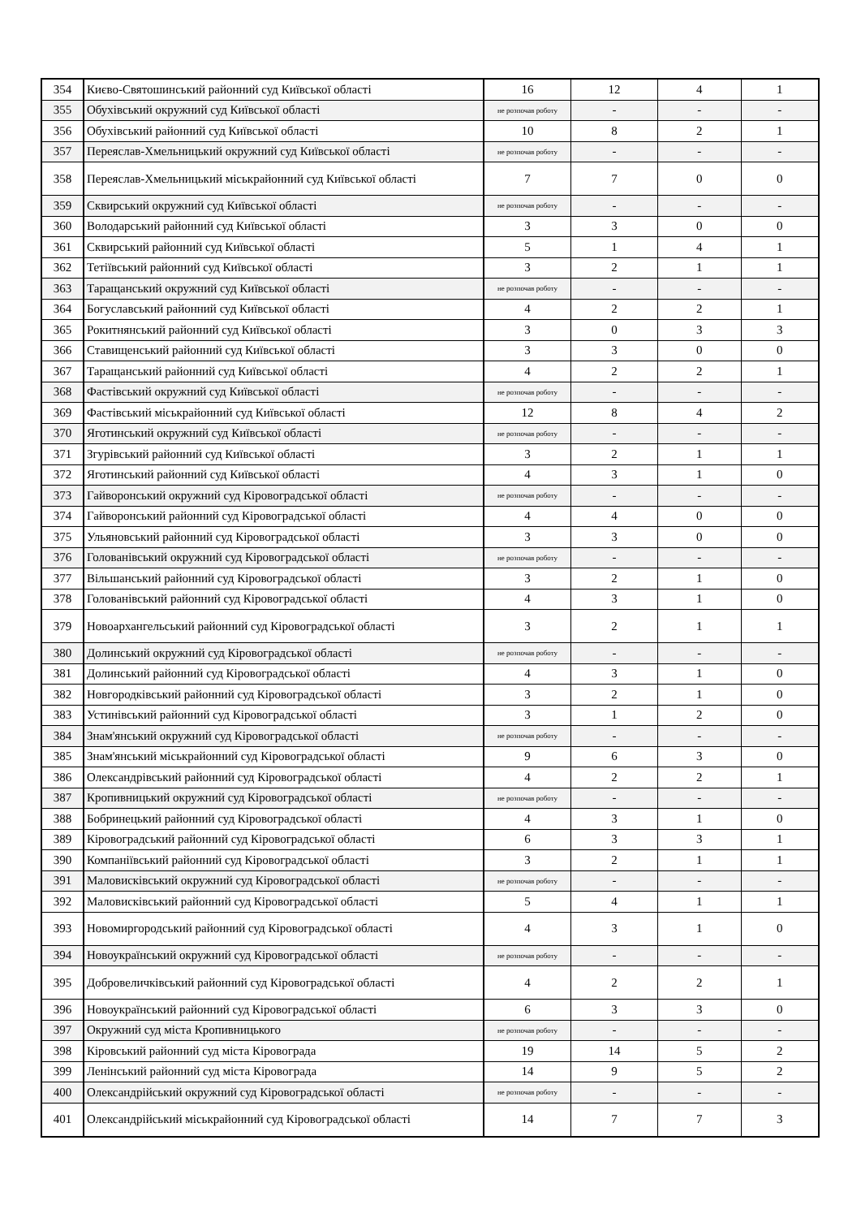| 354 | Києво-Святошинський районний суд Київської області | 16 | 12 | 4 | 1 |
| 355 | Обухівський окружний суд Київської області | не розпочав роботу | - | - | - |
| 356 | Обухівський районний суд Київської області | 10 | 8 | 2 | 1 |
| 357 | Переяслав-Хмельницький окружний суд Київської області | не розпочав роботу | - | - | - |
| 358 | Переяслав-Хмельницький міськрайонний суд Київської області | 7 | 7 | 0 | 0 |
| 359 | Сквирський окружний суд Київської області | не розпочав роботу | - | - | - |
| 360 | Володарський районний суд Київської області | 3 | 3 | 0 | 0 |
| 361 | Сквирський районний суд Київської області | 5 | 1 | 4 | 1 |
| 362 | Тетіївський районний суд Київської області | 3 | 2 | 1 | 1 |
| 363 | Таращанський окружний суд Київської області | не розпочав роботу | - | - | - |
| 364 | Богуславський районний суд Київської області | 4 | 2 | 2 | 1 |
| 365 | Рокитнянський районний суд Київської області | 3 | 0 | 3 | 3 |
| 366 | Ставищенський районний суд Київської області | 3 | 3 | 0 | 0 |
| 367 | Таращанський районний суд Київської області | 4 | 2 | 2 | 1 |
| 368 | Фастівський окружний суд Київської області | не розпочав роботу | - | - | - |
| 369 | Фастівський міськрайонний суд Київської області | 12 | 8 | 4 | 2 |
| 370 | Яготинський окружний суд Київської області | не розпочав роботу | - | - | - |
| 371 | Згурівський районний суд Київської області | 3 | 2 | 1 | 1 |
| 372 | Яготинський районний суд Київської області | 4 | 3 | 1 | 0 |
| 373 | Гайворонський окружний суд Кіровоградської області | не розпочав роботу | - | - | - |
| 374 | Гайворонський районний суд Кіровоградської області | 4 | 4 | 0 | 0 |
| 375 | Ульяновський районний суд Кіровоградської області | 3 | 3 | 0 | 0 |
| 376 | Голованівський окружний суд Кіровоградської області | не розпочав роботу | - | - | - |
| 377 | Вільшанський районний суд Кіровоградської області | 3 | 2 | 1 | 0 |
| 378 | Голованівський районний суд Кіровоградської області | 4 | 3 | 1 | 0 |
| 379 | Новоархангельський районний суд Кіровоградської області | 3 | 2 | 1 | 1 |
| 380 | Долинський окружний суд Кіровоградської області | не розпочав роботу | - | - | - |
| 381 | Долинський районний суд Кіровоградської області | 4 | 3 | 1 | 0 |
| 382 | Новгородківський районний суд Кіровоградської області | 3 | 2 | 1 | 0 |
| 383 | Устинівський районний суд Кіровоградської області | 3 | 1 | 2 | 0 |
| 384 | Знам'янський окружний суд Кіровоградської області | не розпочав роботу | - | - | - |
| 385 | Знам'янський міськрайонний суд Кіровоградської області | 9 | 6 | 3 | 0 |
| 386 | Олександрівський районний суд Кіровоградської області | 4 | 2 | 2 | 1 |
| 387 | Кропивницький окружний суд Кіровоградської області | не розпочав роботу | - | - | - |
| 388 | Бобринецький районний суд Кіровоградської області | 4 | 3 | 1 | 0 |
| 389 | Кіровоградський районний суд Кіровоградської області | 6 | 3 | 3 | 1 |
| 390 | Компаніївський районний суд Кіровоградської області | 3 | 2 | 1 | 1 |
| 391 | Маловисківський окружний суд Кіровоградської області | не розпочав роботу | - | - | - |
| 392 | Маловисківський районний суд Кіровоградської області | 5 | 4 | 1 | 1 |
| 393 | Новомиргородський районний суд Кіровоградської області | 4 | 3 | 1 | 0 |
| 394 | Новоукраїнський окружний суд Кіровоградської області | не розпочав роботу | - | - | - |
| 395 | Добровеличківський районний суд Кіровоградської області | 4 | 2 | 2 | 1 |
| 396 | Новоукраїнський районний суд Кіровоградської області | 6 | 3 | 3 | 0 |
| 397 | Окружний суд міста Кропивницького | не розпочав роботу | - | - | - |
| 398 | Кіровський районний суд міста Кіровограда | 19 | 14 | 5 | 2 |
| 399 | Ленінський районний суд міста Кіровограда | 14 | 9 | 5 | 2 |
| 400 | Олександрійський окружний суд Кіровоградської області | не розпочав роботу | - | - | - |
| 401 | Олександрійський міськрайонний суд Кіровоградської області | 14 | 7 | 7 | 3 |